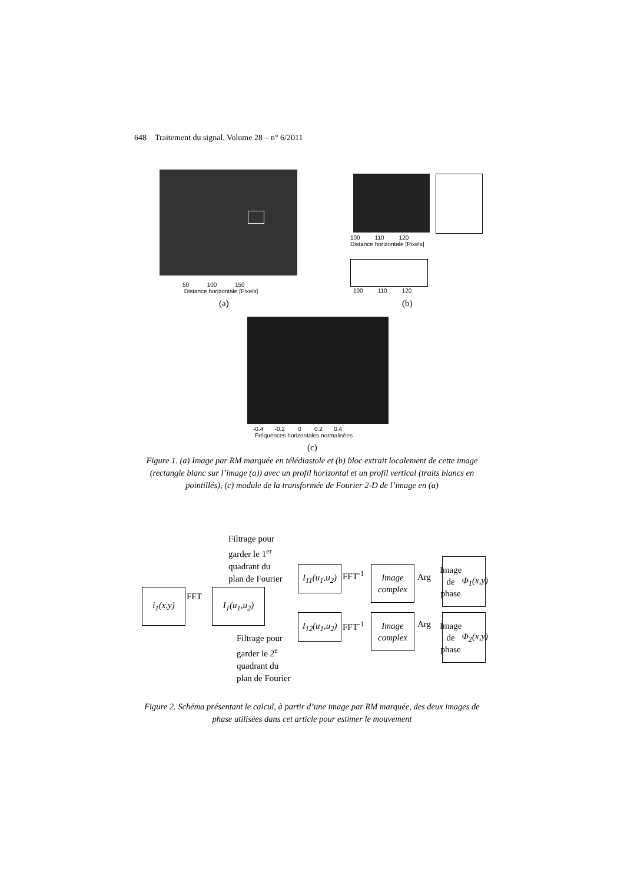648 Traitement du signal. Volume 28 – n° 6/2011
50 100 150
Distance horizontale [Pixels]
(a)
100 110 120
Distance horizontale [Pixels]
100 110 120
(b)
-0.4 -0.2 0 0.2 0.4
Fréquences horizontales normalisées
(c)
Figure 1. (a) Image par RM marquée en télédiastole et (b) bloc extrait localement de cette image (rectangle blanc sur l’image (a)) avec un profil horizontal et un profil vertical (traits blancs en pointillés), (c) module de la transformée de Fourier 2-D de l’image en (a)
Filtrage pour
garder le 1<sup>er</sup>
quadrant du
plan de Fourier
i<sub>1</sub>(x,y) FFT I<sub>1</sub>(u<sub>1</sub>,u<sub>2</sub>)
I<sub>11</sub>(u<sub>1</sub>,u<sub>2</sub>)
FFT<sup>-1</sup>
Image complex
Arg
Image de phase Φ<sub>1</sub>(x,y)
I<sub>12</sub>(u<sub>1</sub>,u<sub>2</sub>)
FFT<sup>-1</sup>
Image complex
Arg
Image de phase Φ<sub>2</sub>(x,y)
Filtrage pour
garder le 2<sup>e</sup>
quadrant du
plan de Fourier
Figure 2. Schéma présentant le calcul, à partir d’une image par RM marquée, des deux images de phase utilisées dans cet article pour estimer le mouvement